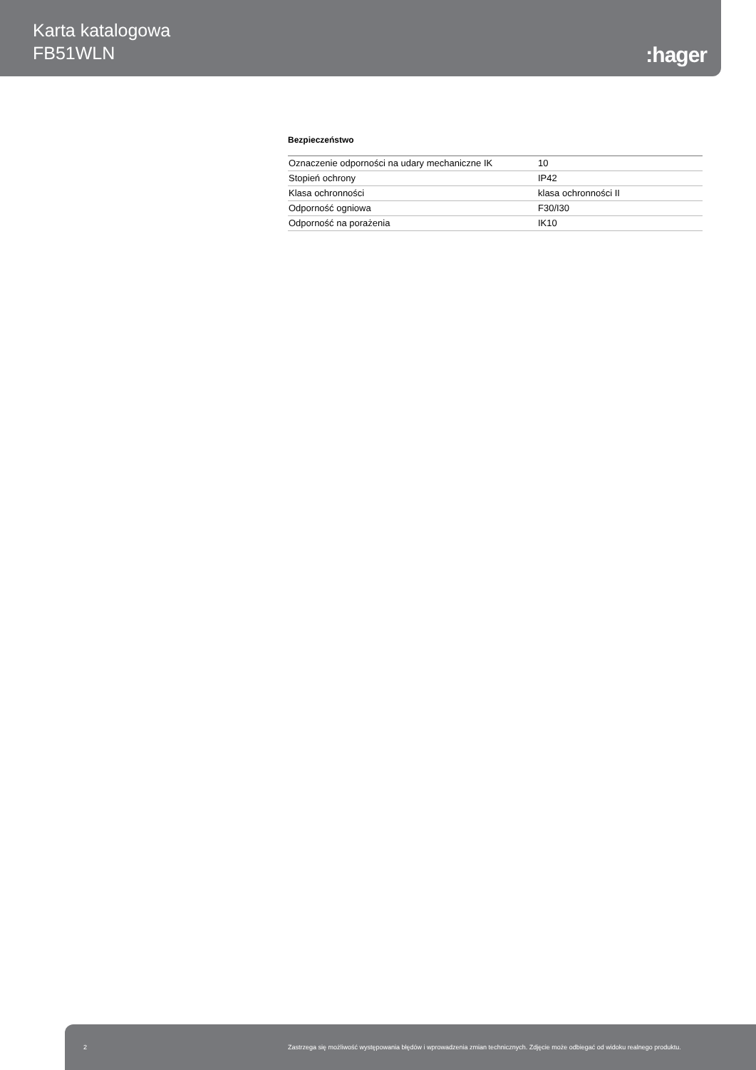Karta katalogowa
FB51WLN
:hager
Bezpieczeństwo
| Oznaczenie odporności na udary mechaniczne IK | 10 |
| Stopień ochrony | IP42 |
| Klasa ochronności | klasa ochronności II |
| Odporność ogniowa | F30/I30 |
| Odporność na porażenia | IK10 |
2 Zastrzega się możliwość występowania błędów i wprowadzenia zmian technicznych. Zdjęcie może odbiegać od widoku realnego produktu.